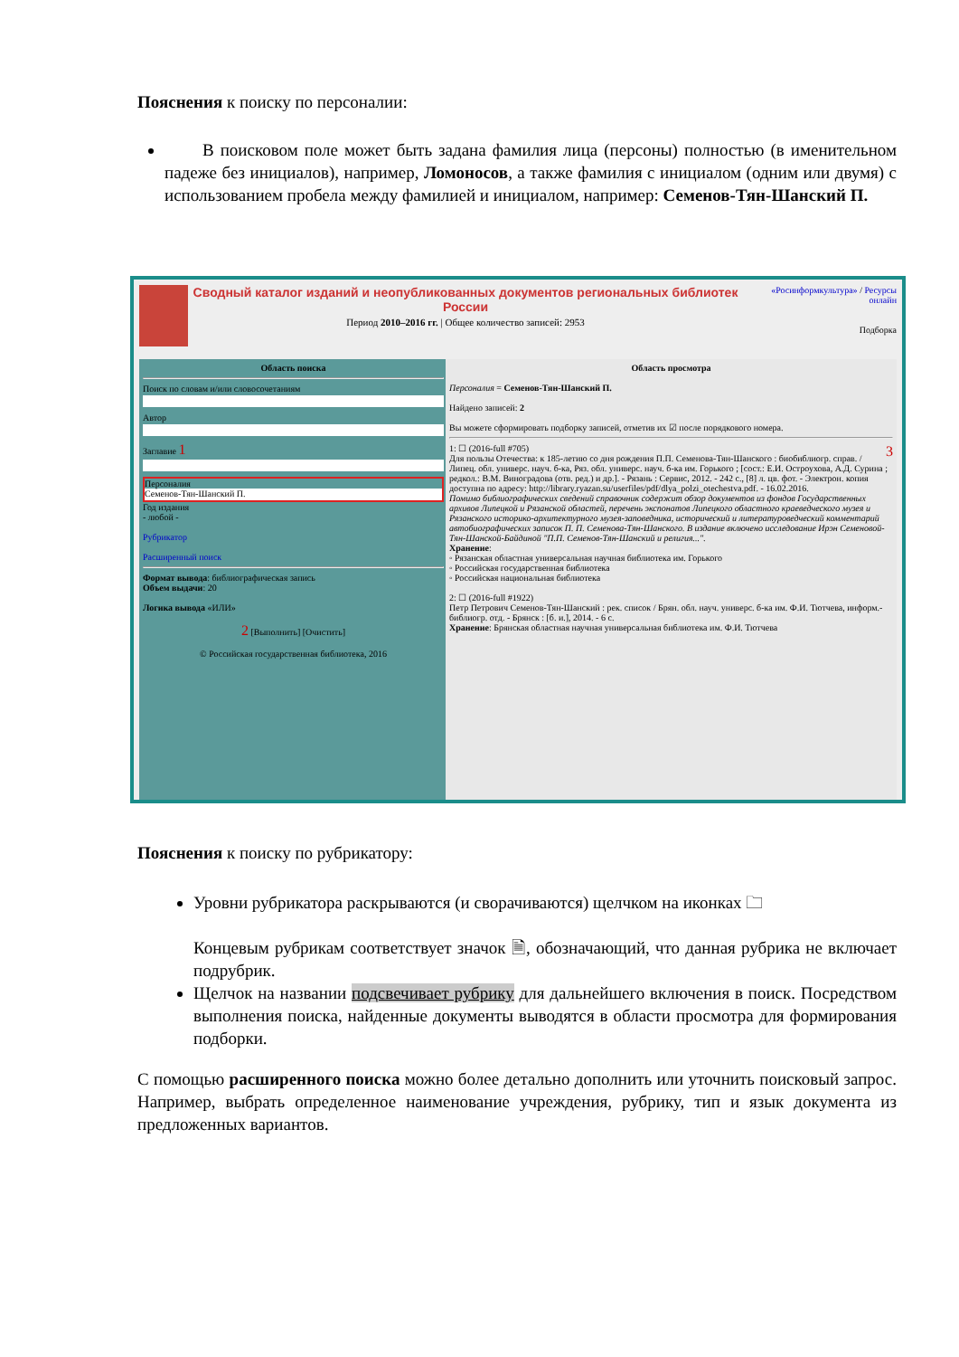Пояснения к поиску по персоналии:
В поисковом поле может быть задана фамилия лица (персоны) полностью (в именительном падеже без инициалов), например, Ломоносов, а также фамилия с инициалом (одним или двумя) с использованием пробела между фамилией и инициалом, например: Семенов-Тян-Шанский П.
Сводный каталог изданий и неопубликованных документов региональных библиотек России
Период 2010–2016 гг. | Общее количество записей: 2953
«Росинформкультура» / Ресурсы онлайн
Подборка
Область поиска
Поиск по словам и/или словосочетаниям
Автор
Заглавие 1
Персоналия
Семенов-Тян-Шанский П.
Год издания
- любой -
Рубрикатор
Расширенный поиск
Формат вывода: библиографическая запись
Объем выдачи: 20
Логика вывода «ИЛИ»
2 [Выполнить] [Очистить]
© Российская государственная библиотека, 2016
Область просмотра
Персоналия = Семенов-Тян-Шанский П.
Найдено записей: 2
Вы можете сформировать подборку записей, отметив их ☑ после порядкового номера.
3 1: ☐ (2016-full #705)
Для пользы Отечества: к 185-летию со дня рождения П.П. Семенова-Тян-Шанского : биобиблиогр. справ. / Липец. обл. универс. науч. б-ка, Ряз. обл. универс. науч. б-ка им. Горького ; [сост.: Е.И. Остроухова, А.Д. Сурина ; редкол.: В.М. Виноградова (отв. ред.) и др.]. - Рязань : Сервис, 2012. - 242 с., [8] л. цв. фот. - Электрон. копия доступна по адресу: http://library.ryazan.su/userfiles/pdf/dlya_polzi_otechestva.pdf. - 16.02.2016.
Помимо библиографических сведений справочник содержит обзор документов из фондов Государственных архивов Липецкой и Рязанской областей, перечень экспонатов Липецкого областного краеведческого музея и Рязанского историко-архитектурного музея-заповедника, исторический и литературоведческий комментарий автобиографических записок П. П. Семенова-Тян-Шанского. В издание включено исследование Ирэн Семеновой-Тян-Шанской-Байдиной "П.П. Семенов-Тян-Шанский и религия...".
Хранение:
◦ Рязанская областная универсальная научная библиотека им. Горького
◦ Российская государственная библиотека
◦ Российская национальная библиотека
2: ☐ (2016-full #1922)
Петр Петрович Семенов-Тян-Шанский : рек. список / Брян. обл. науч. универс. б-ка им. Ф.И. Тютчева, информ.-библиогр. отд. - Брянск : [б. и.], 2014. - 6 с.
Хранение: Брянская областная научная универсальная библиотека им. Ф.И. Тютчева
Пояснения к поиску по рубрикатору:
Уровни рубрикатора раскрываются (и сворачиваются) щелчком на иконках 🗀
Концевым рубрикам соответствует значок 🗎, обозначающий, что данная рубрика не включает подрубрик.
Щелчок на названии подсвечивает рубрику для дальнейшего включения в поиск. Посредством выполнения поиска, найденные документы выводятся в области просмотра для формирования подборки.
С помощью расширенного поиска можно более детально дополнить или уточнить поисковый запрос. Например, выбрать определенное наименование учреждения, рубрику, тип и язык документа из предложенных вариантов.